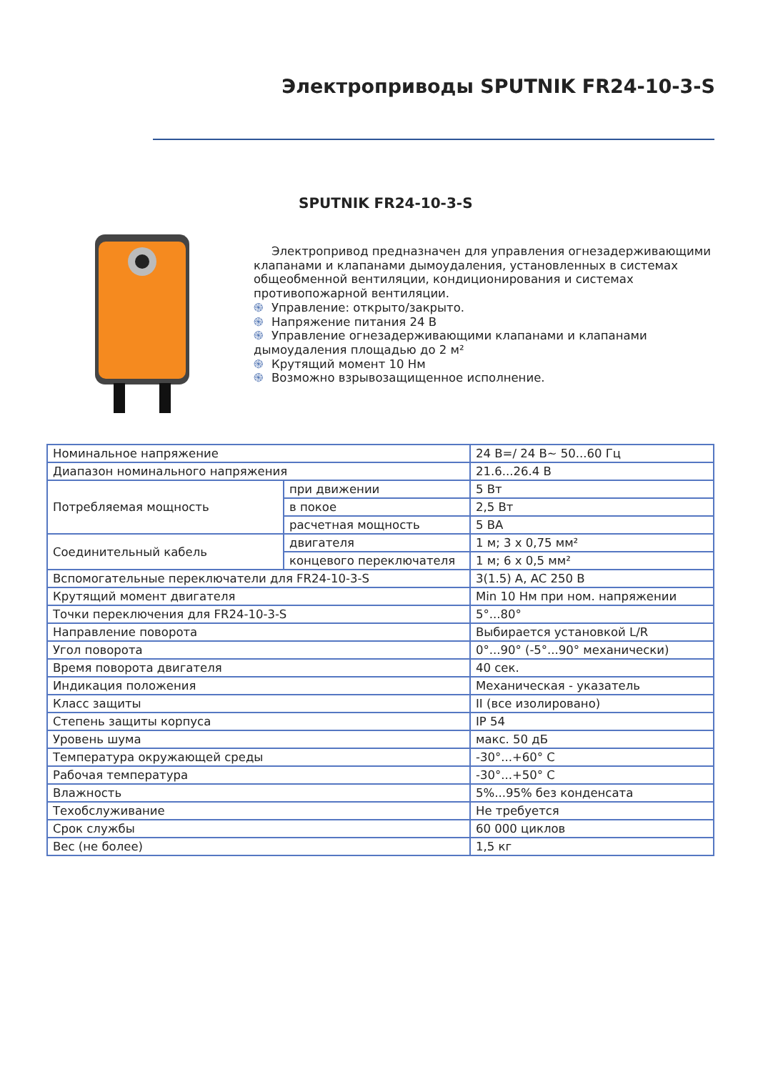Электроприводы SPUTNIK FR24-10-3-S
SPUTNIK FR24-10-3-S
Электропривод предназначен для управления огнезадерживающими клапанами и клапанами дымоудаления, установленных в системах общеобменной вентиляции, кондиционирования и системах противопожарной вентиляции.
֍ Управление: открыто/закрыто.
֍ Напряжение питания 24 В
֍ Управление огнезадерживающими клапанами и клапанами дымоудаления площадью до 2 м²
֍ Крутящий момент 10 Нм
֍ Возможно взрывозащищенное исполнение.
| Номинальное напряжение | | 24 В=/ 24 В~ 50...60 Гц |
| Диапазон номинального напряжения | | 21.6...26.4 В |
| Потребляемая мощность | при движении | 5 Вт |
| | в покое | 2,5 Вт |
| | расчетная мощность | 5 ВА |
| Соединительный кабель | двигателя | 1 м; 3 х 0,75 мм² |
| | концевого переключателя | 1 м; 6 х 0,5 мм² |
| Вспомогательные переключатели для FR24-10-3-S | | 3(1.5) A, AC 250 В |
| Крутящий момент двигателя | | Min 10 Нм при ном. напряжении |
| Точки переключения для FR24-10-3-S | | 5°...80° |
| Направление поворота | | Выбирается установкой L/R |
| Угол поворота | | 0°...90° (-5°...90° механически) |
| Время поворота двигателя | | 40 сек. |
| Индикация положения | | Механическая - указатель |
| Класс защиты | | II (все изолировано) |
| Степень защиты корпуса | | IP 54 |
| Уровень шума | | макс. 50 дБ |
| Температура окружающей среды | | -30°...+60° С |
| Рабочая температура | | -30°...+50° С |
| Влажность | | 5%...95% без конденсата |
| Техобслуживание | | Не требуется |
| Срок службы | | 60 000 циклов |
| Вес (не более) | | 1,5 кг |